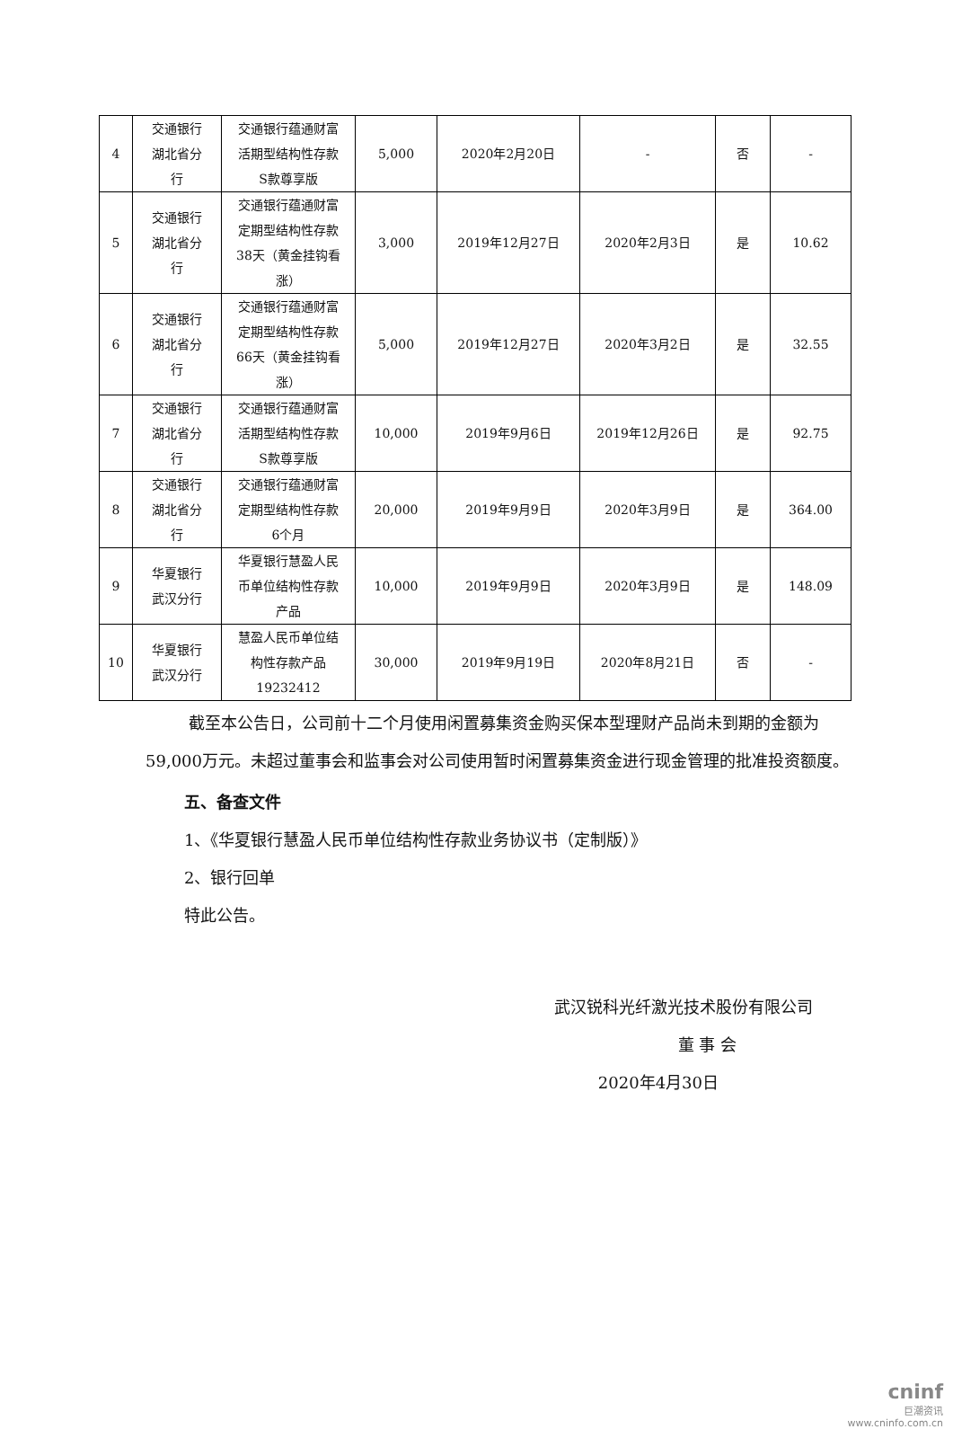| 4 | 交通银行 湖北省分 行 | 交通银行蕴通财富 活期型结构性存款 S款尊享版 | 5,000 | 2020年2月20日 | - | 否 | - |
| 5 | 交通银行 湖北省分 行 | 交通银行蕴通财富 定期型结构性存款 38天（黄金挂钩看 涨） | 3,000 | 2019年12月27日 | 2020年2月3日 | 是 | 10.62 |
| 6 | 交通银行 湖北省分 行 | 交通银行蕴通财富 定期型结构性存款 66天（黄金挂钩看 涨） | 5,000 | 2019年12月27日 | 2020年3月2日 | 是 | 32.55 |
| 7 | 交通银行 湖北省分 行 | 交通银行蕴通财富 活期型结构性存款 S款尊享版 | 10,000 | 2019年9月6日 | 2019年12月26日 | 是 | 92.75 |
| 8 | 交通银行 湖北省分 行 | 交通银行蕴通财富 定期型结构性存款 6个月 | 20,000 | 2019年9月9日 | 2020年3月9日 | 是 | 364.00 |
| 9 | 华夏银行 武汉分行 | 华夏银行慧盈人民 币单位结构性存款 产品 | 10,000 | 2019年9月9日 | 2020年3月9日 | 是 | 148.09 |
| 10 | 华夏银行 武汉分行 | 慧盈人民币单位结 构性存款产品 19232412 | 30,000 | 2019年9月19日 | 2020年8月21日 | 否 | - |
截至本公告日，公司前十二个月使用闲置募集资金购买保本型理财产品尚未到期的金额为59,000万元。未超过董事会和监事会对公司使用暂时闲置募集资金进行现金管理的批准投资额度。
五、备查文件
1、《华夏银行慧盈人民币单位结构性存款业务协议书（定制版）》
2、银行回单
特此公告。
武汉锐科光纤激光技术股份有限公司
董 事 会
2020年4月30日
cninf
巨潮资讯
www.cninfo.com.cn